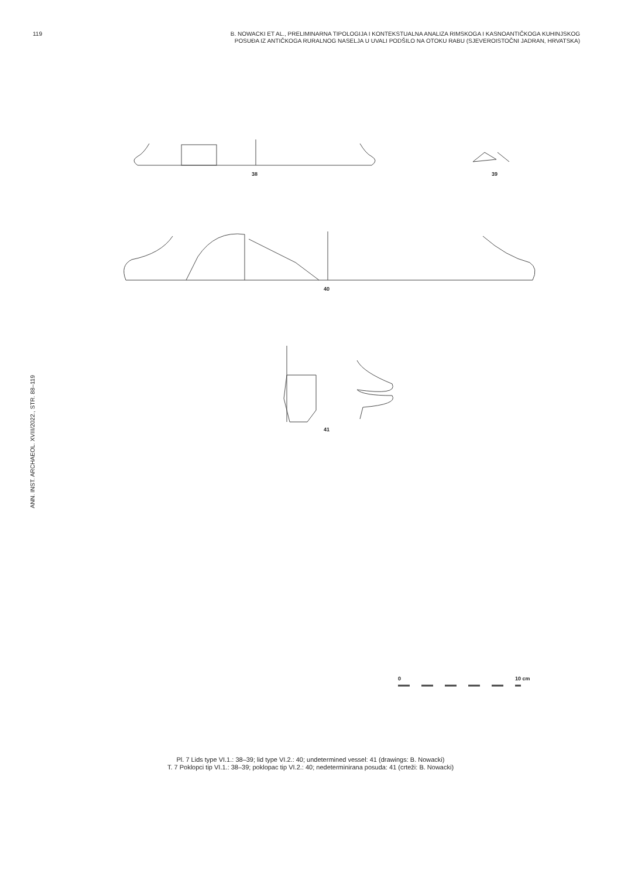119 B. NOWACKI ET AL., PRELIMINARNA TIPOLOGIJA I KONTEKSTUALNA ANALIZA RIMSKOGA I KASNOANTIČKOGA KUHINJSKOG
POSUĐA IZ ANTIČKOGA RURALNOG NASELJA U UVALI PODŠILO NA OTOKU RABU (SJEVEROISTOČNI JADRAN, HRVATSKA)
ANN. INST. ARCHAEOL. XVIII/2022., STR. 88–119
38 39
40
41
0 10 cm
Pl. 7 Lids type VI.1.: 38–39; lid type VI.2.: 40; undetermined vessel: 41 (drawings: B. Nowacki)
T. 7 Poklopci tip VI.1.: 38–39; poklopac tip VI.2.: 40; nedeterminirana posuda: 41 (crteži: B. Nowacki)